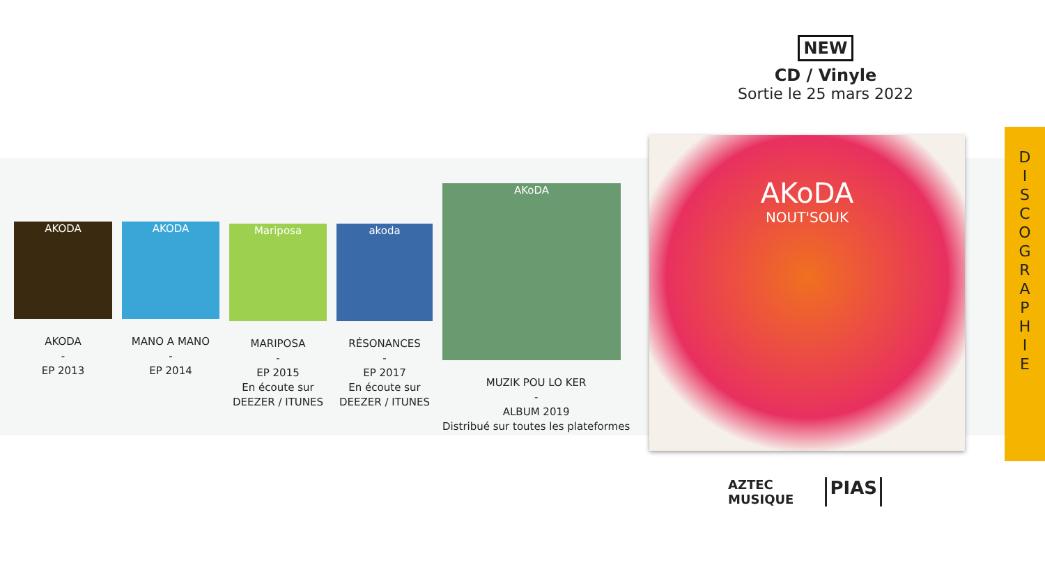NEW
CD / Vinyle
Sortie le 25 mars 2022
AKODA
AKODA
-
EP 2013
AKODA
MANO A MANO
-
EP 2014
Mariposa
MARIPOSA
-
EP 2015
En écoute sur
DEEZER / ITUNES
akoda
RÉSONANCES
-
EP 2017
En écoute sur
DEEZER / ITUNES
AKoDA
MUZIK POU LO KER
-
ALBUM 2019
Distribué sur toutes les plateformes
AKoDA
NOUT'SOUK
D
I
S
C
O
G
R
A
P
H
I
E
AZTEC
MUSIQUE
PIAS